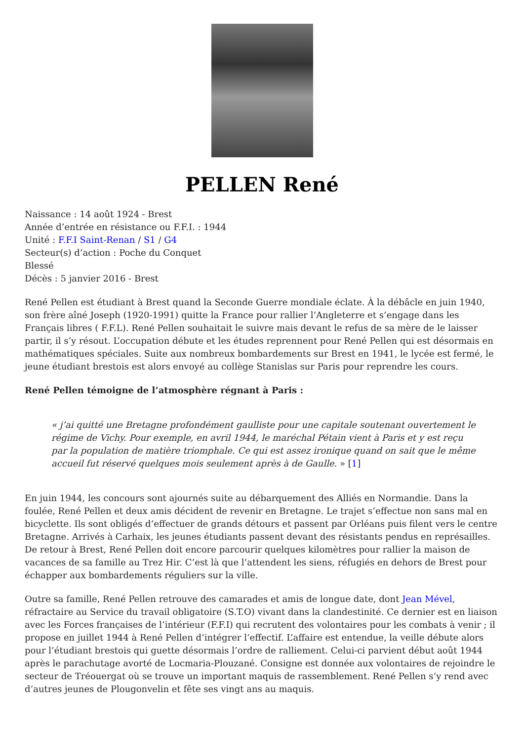PELLEN René
Naissance : 14 août 1924 - Brest
Année d’entrée en résistance ou F.F.I. : 1944
Unité : F.F.I Saint-Renan / S1 / G4
Secteur(s) d’action : Poche du Conquet
Blessé
Décès : 5 janvier 2016 - Brest
René Pellen est étudiant à Brest quand la Seconde Guerre mondiale éclate. À la débâcle en juin 1940, son frère aîné Joseph (1920-1991) quitte la France pour rallier l’Angleterre et s’engage dans les Français libres ( F.F.L). René Pellen souhaitait le suivre mais devant le refus de sa mère de le laisser partir, il s’y résout. L’occupation débute et les études reprennent pour René Pellen qui est désormais en mathématiques spéciales. Suite aux nombreux bombardements sur Brest en 1941, le lycée est fermé, le jeune étudiant brestois est alors envoyé au collège Stanislas sur Paris pour reprendre les cours.
René Pellen témoigne de l’atmosphère régnant à Paris :
« j’ai quitté une Bretagne profondément gaulliste pour une capitale soutenant ouvertement le régime de Vichy. Pour exemple, en avril 1944, le maréchal Pétain vient à Paris et y est reçu par la population de matière triomphale. Ce qui est assez ironique quand on sait que le même accueil fut réservé quelques mois seulement après à de Gaulle. » [1]
En juin 1944, les concours sont ajournés suite au débarquement des Alliés en Normandie. Dans la foulée, René Pellen et deux amis décident de revenir en Bretagne. Le trajet s’effectue non sans mal en bicyclette. Ils sont obligés d’effectuer de grands détours et passent par Orléans puis filent vers le centre Bretagne. Arrivés à Carhaix, les jeunes étudiants passent devant des résistants pendus en représailles. De retour à Brest, René Pellen doit encore parcourir quelques kilomètres pour rallier la maison de vacances de sa famille au Trez Hir. C’est là que l’attendent les siens, réfugiés en dehors de Brest pour échapper aux bombardements réguliers sur la ville.
Outre sa famille, René Pellen retrouve des camarades et amis de longue date, dont Jean Mével, réfractaire au Service du travail obligatoire (S.T.O) vivant dans la clandestinité. Ce dernier est en liaison avec les Forces françaises de l’intérieur (F.F.I) qui recrutent des volontaires pour les combats à venir ; il propose en juillet 1944 à René Pellen d’intégrer l’effectif. L’affaire est entendue, la veille débute alors pour l’étudiant brestois qui guette désormais l’ordre de ralliement. Celui-ci parvient début août 1944 après le parachutage avorté de Locmaria-Plouzané. Consigne est donnée aux volontaires de rejoindre le secteur de Tréouergat où se trouve un important maquis de rassemblement. René Pellen s’y rend avec d’autres jeunes de Plougonvelin et fête ses vingt ans au maquis.